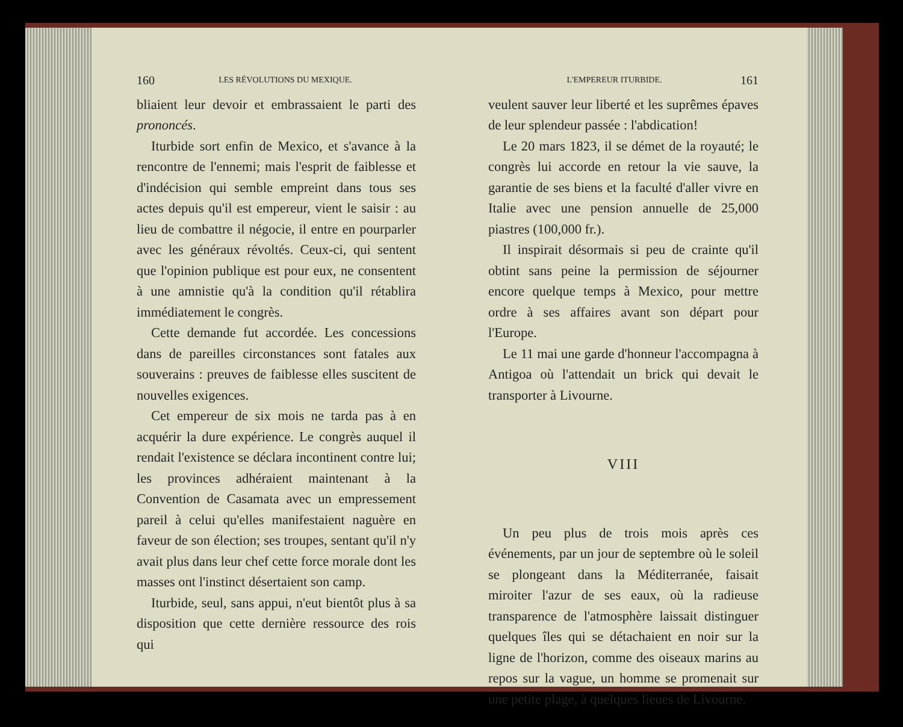160 LES RÉVOLUTIONS DU MEXIQUE.
bliaient leur devoir et embrassaient le parti des prononcés.
Iturbide sort enfin de Mexico, et s'avance à la rencontre de l'ennemi; mais l'esprit de faiblesse et d'indécision qui semble empreint dans tous ses actes depuis qu'il est empereur, vient le saisir : au lieu de combattre il négocie, il entre en pourparler avec les généraux révoltés. Ceux-ci, qui sentent que l'opinion publique est pour eux, ne consentent à une amnistie qu'à la condition qu'il rétablira immédiatement le congrès.
Cette demande fut accordée. Les concessions dans de pareilles circonstances sont fatales aux souverains : preuves de faiblesse elles suscitent de nouvelles exigences.
Cet empereur de six mois ne tarda pas à en acquérir la dure expérience. Le congrès auquel il rendait l'existence se déclara incontinent contre lui; les provinces adhéraient maintenant à la Convention de Casamata avec un empressement pareil à celui qu'elles manifestaient naguère en faveur de son élection; ses troupes, sentant qu'il n'y avait plus dans leur chef cette force morale dont les masses ont l'instinct désertaient son camp.
Iturbide, seul, sans appui, n'eut bientôt plus à sa disposition que cette dernière ressource des rois qui
L'EMPEREUR ITURBIDE. 161
veulent sauver leur liberté et les suprêmes épaves de leur splendeur passée : l'abdication!
Le 20 mars 1823, il se démet de la royauté; le congrès lui accorde en retour la vie sauve, la garantie de ses biens et la faculté d'aller vivre en Italie avec une pension annuelle de 25,000 piastres (100,000 fr.).
Il inspirait désormais si peu de crainte qu'il obtint sans peine la permission de séjourner encore quelque temps à Mexico, pour mettre ordre à ses affaires avant son départ pour l'Europe.
Le 11 mai une garde d'honneur l'accompagna à Antigoa où l'attendait un brick qui devait le transporter à Livourne.
VIII
Un peu plus de trois mois après ces événements, par un jour de septembre où le soleil se plongeant dans la Méditerranée, faisait miroiter l'azur de ses eaux, où la radieuse transparence de l'atmosphère laissait distinguer quelques îles qui se détachaient en noir sur la ligne de l'horizon, comme des oiseaux marins au repos sur la vague, un homme se promenait sur une petite plage, à quelques lieues de Livourne.